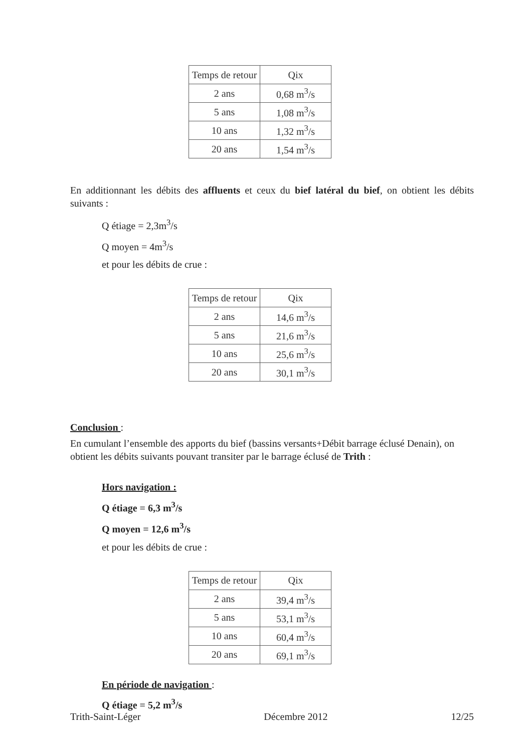| Temps de retour | Qix |
| 2 ans | 0,68 m<sup>3</sup>/s |
| 5 ans | 1,08 m<sup>3</sup>/s |
| 10 ans | 1,32 m<sup>3</sup>/s |
| 20 ans | 1,54 m<sup>3</sup>/s |
En additionnant les débits des affluents et ceux du bief latéral du bief, on obtient les débits suivants :
Q étiage = 2,3m<sup>3</sup>/s
Q moyen = 4m<sup>3</sup>/s
et pour les débits de crue :
| Temps de retour | Qix |
| 2 ans | 14,6 m<sup>3</sup>/s |
| 5 ans | 21,6 m<sup>3</sup>/s |
| 10 ans | 25,6 m<sup>3</sup>/s |
| 20 ans | 30,1 m<sup>3</sup>/s |
Conclusion :
En cumulant l’ensemble des apports du bief (bassins versants+Débit barrage éclusé Denain), on obtient les débits suivants pouvant transiter par le barrage éclusé de Trith :
Hors navigation :
Q étiage = 6,3 m<sup>3</sup>/s
Q moyen = 12,6 m<sup>3</sup>/s
et pour les débits de crue :
| Temps de retour | Qix |
| 2 ans | 39,4 m<sup>3</sup>/s |
| 5 ans | 53,1 m<sup>3</sup>/s |
| 10 ans | 60,4 m<sup>3</sup>/s |
| 20 ans | 69,1 m<sup>3</sup>/s |
En période de navigation :
Q étiage = 5,2 m<sup>3</sup>/s
Trith-Saint-Léger Décembre 2012 12/25